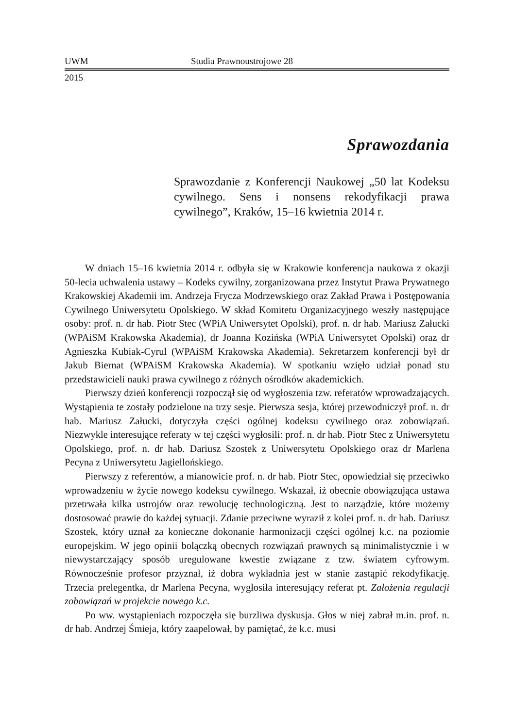UWM Studia Prawnoustrojowe 28
2015
Sprawozdania
Sprawozdanie z Konferencji Naukowej „50 lat Kodeksu cywilnego. Sens i nonsens rekodyfikacji prawa cywilnego”, Kraków, 15–16 kwietnia 2014 r.
W dniach 15–16 kwietnia 2014 r. odbyła się w Krakowie konferencja naukowa z okazji 50-lecia uchwalenia ustawy – Kodeks cywilny, zorganizowana przez Instytut Prawa Prywatnego Krakowskiej Akademii im. Andrzeja Frycza Modrzewskiego oraz Zakład Prawa i Postępowania Cywilnego Uniwersytetu Opolskiego. W skład Komitetu Organizacyjnego weszły następujące osoby: prof. n. dr hab. Piotr Stec (WPiA Uniwersytet Opolski), prof. n. dr hab. Mariusz Załucki (WPAiSM Krakowska Akademia), dr Joanna Kozińska (WPiA Uniwersytet Opolski) oraz dr Agnieszka Kubiak-Cyrul (WPAiSM Krakowska Akademia). Sekretarzem konferencji był dr Jakub Biernat (WPAiSM Krakowska Akademia). W spotkaniu wzięło udział ponad stu przedstawicieli nauki prawa cywilnego z różnych ośrodków akademickich.
Pierwszy dzień konferencji rozpoczął się od wygłoszenia tzw. referatów wprowadzających. Wystąpienia te zostały podzielone na trzy sesje. Pierwsza sesja, której przewodniczył prof. n. dr hab. Mariusz Załucki, dotyczyła części ogólnej kodeksu cywilnego oraz zobowiązań. Niezwykle interesujące referaty w tej części wygłosili: prof. n. dr hab. Piotr Stec z Uniwersytetu Opolskiego, prof. n. dr hab. Dariusz Szostek z Uniwersytetu Opolskiego oraz dr Marlena Pecyna z Uniwersytetu Jagiellońskiego.
Pierwszy z referentów, a mianowicie prof. n. dr hab. Piotr Stec, opowiedział się przeciwko wprowadzeniu w życie nowego kodeksu cywilnego. Wskazał, iż obecnie obowiązująca ustawa przetrwała kilka ustrojów oraz rewolucję technologiczną. Jest to narządzie, które możemy dostosować prawie do każdej sytuacji. Zdanie przeciwne wyraził z kolei prof. n. dr hab. Dariusz Szostek, który uznał za konieczne dokonanie harmonizacji części ogólnej k.c. na poziomie europejskim. W jego opinii bolączką obecnych rozwiązań prawnych są minimalistycznie i w niewystarczający sposób uregulowane kwestie związane z tzw. światem cyfrowym. Równocześnie profesor przyznał, iż dobra wykładnia jest w stanie zastąpić rekodyfikację. Trzecia prelegentka, dr Marlena Pecyna, wygłosiła interesujący referat pt. Założenia regulacji zobowiązań w projekcie nowego k.c.
Po ww. wystąpieniach rozpoczęła się burzliwa dyskusja. Głos w niej zabrał m.in. prof. n. dr hab. Andrzej Śmieja, który zaapelował, by pamiętać, że k.c. musi